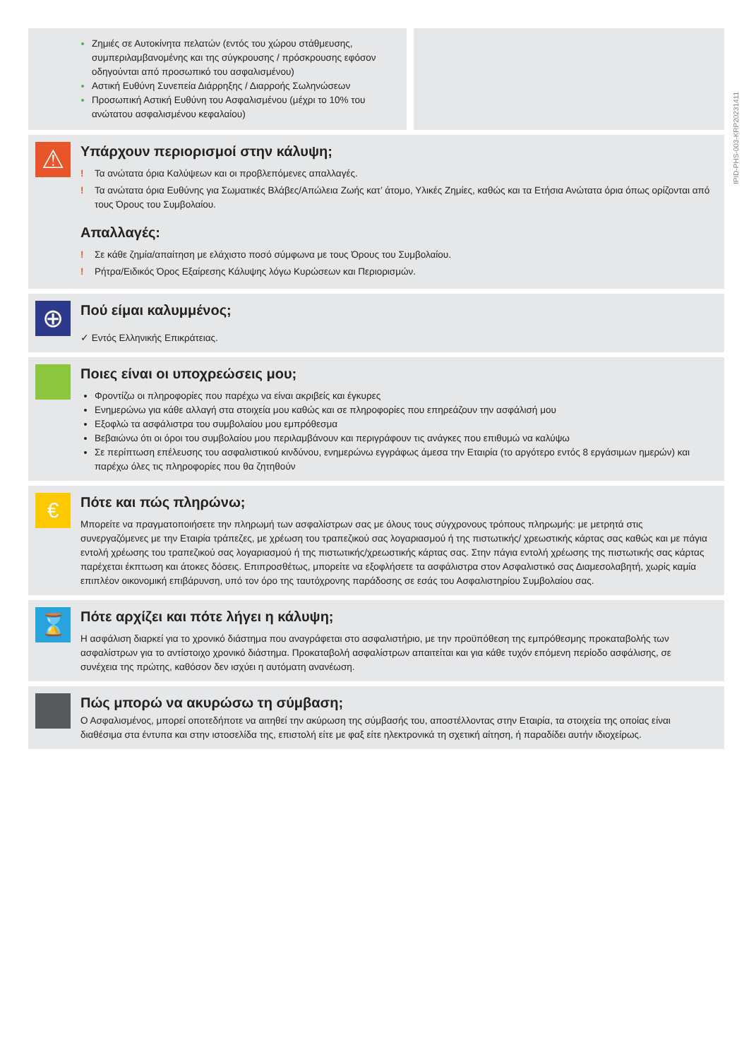IPID-PHS-003-KRP20231411
Ζημιές σε Αυτοκίνητα πελατών (εντός του χώρου στάθμευσης, συμπεριλαμβανομένης και της σύγκρουσης / πρόσκρουσης εφόσον οδηγούνται από προσωπικό του ασφαλισμένου)
Αστική Ευθύνη Συνεπεία Διάρρηξης / Διαρροής Σωληνώσεων
Προσωπική Αστική Ευθύνη του Ασφαλισμένου (μέχρι το 10% του ανώτατου ασφαλισμένου κεφαλαίου)
⚠
Υπάρχουν περιορισμοί στην κάλυψη;
! Τα ανώτατα όρια Καλύψεων και οι προβλεπόμενες απαλλαγές.
! Τα ανώτατα όρια Ευθύνης για Σωματικές Βλάβες/Απώλεια Ζωής κατ’ άτομο, Υλικές Ζημίες, καθώς και τα Ετήσια Ανώτατα όρια όπως ορίζονται από τους Όρους του Συμβολαίου.
Απαλλαγές:
! Σε κάθε ζημία/απαίτηση με ελάχιστο ποσό σύμφωνα με τους Όρους του Συμβολαίου.
! Ρήτρα/Ειδικός Όρος Εξαίρεσης Κάλυψης λόγω Κυρώσεων και Περιορισμών.
⊕
Πού είμαι καλυμμένος;
✓ Εντός Ελληνικής Επικράτειας.
Ποιες είναι οι υποχρεώσεις μου;
Φροντίζω οι πληροφορίες που παρέχω να είναι ακριβείς και έγκυρες
Ενημερώνω για κάθε αλλαγή στα στοιχεία μου καθώς και σε πληροφορίες που επηρεάζουν την ασφάλισή μου
Εξοφλώ τα ασφάλιστρα του συμβολαίου μου εμπρόθεσμα
Βεβαιώνω ότι οι όροι του συμβολαίου μου περιλαμβάνουν και περιγράφουν τις ανάγκες που επιθυμώ να καλύψω
Σε περίπτωση επέλευσης του ασφαλιστικού κινδύνου, ενημερώνω εγγράφως άμεσα την Εταιρία (το αργότερο εντός 8 εργάσιμων ημερών) και παρέχω όλες τις πληροφορίες που θα ζητηθούν
€
Πότε και πώς πληρώνω;
Μπορείτε να πραγματοποιήσετε την πληρωμή των ασφαλίστρων σας με όλους τους σύγχρονους τρόπους πληρωμής: με μετρητά στις συνεργαζόμενες με την Εταιρία τράπεζες, με χρέωση του τραπεζικού σας λογαριασμού ή της πιστωτικής/ χρεωστικής κάρτας σας καθώς και με πάγια εντολή χρέωσης του τραπεζικού σας λογαριασμού ή της πιστωτικής/χρεωστικής κάρτας σας. Στην πάγια εντολή χρέωσης της πιστωτικής σας κάρτας παρέχεται έκπτωση και άτοκες δόσεις. Επιπροσθέτως, μπορείτε να εξοφλήσετε τα ασφάλιστρα στον Ασφαλιστικό σας Διαμεσολαβητή, χωρίς καμία επιπλέον οικονομική επιβάρυνση, υπό τον όρο της ταυτόχρονης παράδοσης σε εσάς του Ασφαλιστηρίου Συμβολαίου σας.
⌛
Πότε αρχίζει και πότε λήγει η κάλυψη;
Η ασφάλιση διαρκεί για το χρονικό διάστημα που αναγράφεται στο ασφαλιστήριο, με την προϋπόθεση της εμπρόθεσμης προκαταβολής των ασφαλίστρων για το αντίστοιχο χρονικό διάστημα. Προκαταβολή ασφαλίστρων απαιτείται και για κάθε τυχόν επόμενη περίοδο ασφάλισης, σε συνέχεια της πρώτης, καθόσον δεν ισχύει η αυτόματη ανανέωση.
Πώς μπορώ να ακυρώσω τη σύμβαση;
Ο Ασφαλισμένος, μπορεί οποτεδήποτε να αιτηθεί την ακύρωση της σύμβασής του, αποστέλλοντας στην Εταιρία, τα στοιχεία της οποίας είναι διαθέσιμα στα έντυπα και στην ιστοσελίδα της, επιστολή είτε με φαξ είτε ηλεκτρονικά τη σχετική αίτηση, ή παραδίδει αυτήν ιδιοχείρως.